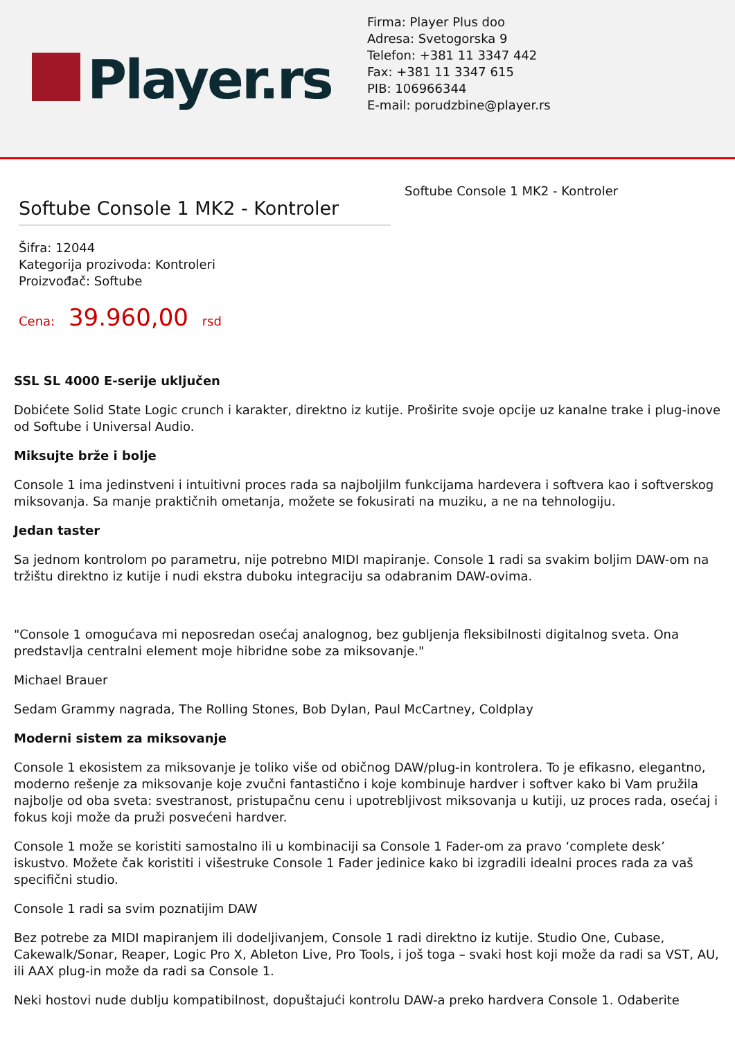Player.rs
Firma: Player Plus doo
Adresa: Svetogorska 9
Telefon: +381 11 3347 442
Fax: +381 11 3347 615
PIB: 106966344
E-mail: porudzbine@player.rs
Softube Console 1 MK2 - Kontroler
Šifra: 12044
Kategorija prozivoda: Kontroleri
Proizvođač: Softube
Cena: 39.960,00 rsd
Softube Console 1 MK2 - Kontroler
SSL SL 4000 E-serije uključen
Dobićete Solid State Logic crunch i karakter, direktno iz kutije. Proširite svoje opcije uz kanalne trake i plug-inove od Softube i Universal Audio.
Miksujte brže i bolje
Console 1 ima jedinstveni i intuitivni proces rada sa najboljilm funkcijama hardevera i softvera kao i softverskog miksovanja. Sa manje praktičnih ometanja, možete se fokusirati na muziku, a ne na tehnologiju.
Jedan taster
Sa jednom kontrolom po parametru, nije potrebno MIDI mapiranje. Console 1 radi sa svakim boljim DAW-om na tržištu direktno iz kutije i nudi ekstra duboku integraciju sa odabranim DAW-ovima.
"Console 1 omogućava mi neposredan osećaj analognog, bez gubljenja fleksibilnosti digitalnog sveta. Ona predstavlja centralni element moje hibridne sobe za miksovanje."
Michael Brauer
Sedam Grammy nagrada, The Rolling Stones, Bob Dylan, Paul McCartney, Coldplay
Moderni sistem za miksovanje
Console 1 ekosistem za miksovanje je toliko više od običnog DAW/plug-in kontrolera. To je efikasno, elegantno, moderno rešenje za miksovanje koje zvučni fantastično i koje kombinuje hardver i softver kako bi Vam pružila najbolje od oba sveta: svestranost, pristupačnu cenu i upotrebljivost miksovanja u kutiji, uz proces rada, osećaj i fokus koji može da pruži posvećeni hardver.
Console 1 može se koristiti samostalno ili u kombinaciji sa Console 1 Fader-om za pravo ‘complete desk’ iskustvo. Možete čak koristiti i višestruke Console 1 Fader jedinice kako bi izgradili idealni proces rada za vaš specifični studio.
Console 1 radi sa svim poznatijim DAW
Bez potrebe za MIDI mapiranjem ili dodeljivanjem, Console 1 radi direktno iz kutije. Studio One, Cubase, Cakewalk/Sonar, Reaper, Logic Pro X, Ableton Live, Pro Tools, i još toga – svaki host koji može da radi sa VST, AU, ili AAX plug-in može da radi sa Console 1.
Neki hostovi nude dublju kompatibilnost, dopuštajući kontrolu DAW-a preko hardvera Console 1. Odaberite